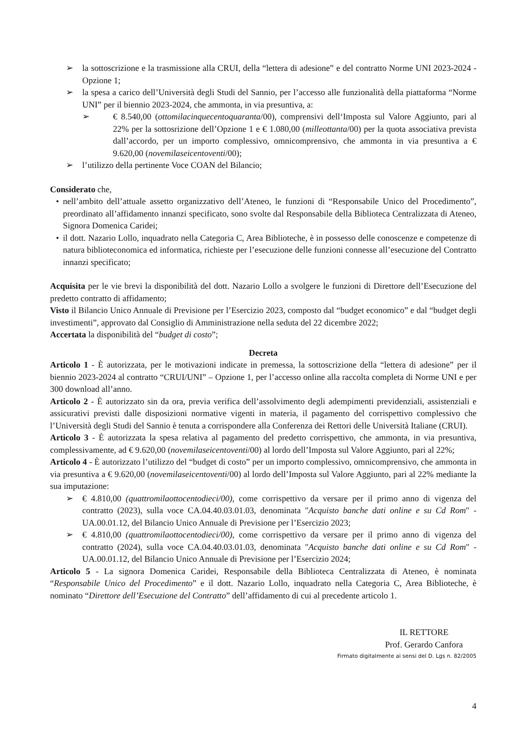➢ la sottoscrizione e la trasmissione alla CRUI, della “lettera di adesione” e del contratto Norme UNI 2023-2024 - Opzione 1;
➢ la spesa a carico dell’Università degli Studi del Sannio, per l’accesso alle funzionalità della piattaforma “Norme UNI” per il biennio 2023-2024, che ammonta, in via presuntiva, a:
➢ € 8.540,00 (ottomilacinquecentoquaranta/00), comprensivi dell‘Imposta sul Valore Aggiunto, pari al 22% per la sottosrizione dell’Opzione 1 e € 1.080,00 (milleottanta/00) per la quota associativa prevista dall’accordo, per un importo complessivo, omnicomprensivo, che ammonta in via presuntiva a € 9.620,00 (novemilaseicentoventi/00);
➢ l’utilizzo della pertinente Voce COAN del Bilancio;
Considerato che,
• nell’ambito dell’attuale assetto organizzativo dell’Ateneo, le funzioni di “Responsabile Unico del Procedimento”, preordinato all’affidamento innanzi specificato, sono svolte dal Responsabile della Biblioteca Centralizzata di Ateneo, Signora Domenica Caridei;
• il dott. Nazario Lollo, inquadrato nella Categoria C, Area Biblioteche, è in possesso delle conoscenze e competenze di natura biblioteconomica ed informatica, richieste per l’esecuzione delle funzioni connesse all’esecuzione del Contratto innanzi specificato;
Acquisita per le vie brevi la disponibilità del dott. Nazario Lollo a svolgere le funzioni di Direttore dell’Esecuzione del predetto contratto di affidamento;
Visto il Bilancio Unico Annuale di Previsione per l’Esercizio 2023, composto dal “budget economico” e dal “budget degli investimenti”, approvato dal Consiglio di Amministrazione nella seduta del 22 dicembre 2022;
Accertata la disponibilità del “budget di costo”;
Decreta
Articolo 1 - È autorizzata, per le motivazioni indicate in premessa, la sottoscrizione della “lettera di adesione” per il biennio 2023-2024 al contratto “CRUI/UNI” – Opzione 1, per l’accesso online alla raccolta completa di Norme UNI e per 300 download all’anno.
Articolo 2 - È autorizzato sin da ora, previa verifica dell’assolvimento degli adempimenti previdenziali, assistenziali e assicurativi previsti dalle disposizioni normative vigenti in materia, il pagamento del corrispettivo complessivo che l’Università degli Studi del Sannio è tenuta a corrispondere alla Conferenza dei Rettori delle Università Italiane (CRUI).
Articolo 3 - È autorizzata la spesa relativa al pagamento del predetto corrispettivo, che ammonta, in via presuntiva, complessivamente, ad € 9.620,00 (novemilaseicentoventi/00) al lordo dell’Imposta sul Valore Aggiunto, pari al 22%;
Articolo 4 - È autorizzato l’utilizzo del “budget di costo” per un importo complessivo, omnicomprensivo, che ammonta in via presuntiva a € 9.620,00 (novemilaseicentoventi/00) al lordo dell’Imposta sul Valore Aggiunto, pari al 22% mediante la sua imputazione:
➢ € 4.810,00 (quattromilaottocentodieci/00), come corrispettivo da versare per il primo anno di vigenza del contratto (2023), sulla voce CA.04.40.03.01.03, denominata "Acquisto banche dati online e su Cd Rom" - UA.00.01.12, del Bilancio Unico Annuale di Previsione per l’Esercizio 2023;
➢ € 4.810,00 (quattromilaottocentodieci/00), come corrispettivo da versare per il primo anno di vigenza del contratto (2024), sulla voce CA.04.40.03.01.03, denominata "Acquisto banche dati online e su Cd Rom" - UA.00.01.12, del Bilancio Unico Annuale di Previsione per l’Esercizio 2024;
Articolo 5 - La signora Domenica Caridei, Responsabile della Biblioteca Centralizzata di Ateneo, è nominata “Responsabile Unico del Procedimento” e il dott. Nazario Lollo, inquadrato nella Categoria C, Area Biblioteche, è nominato “Direttore dell’Esecuzione del Contratto” dell’affidamento di cui al precedente articolo 1.
IL RETTORE
Prof. Gerardo Canfora
Firmato digitalmente ai sensi del D. Lgs n. 82/2005
4